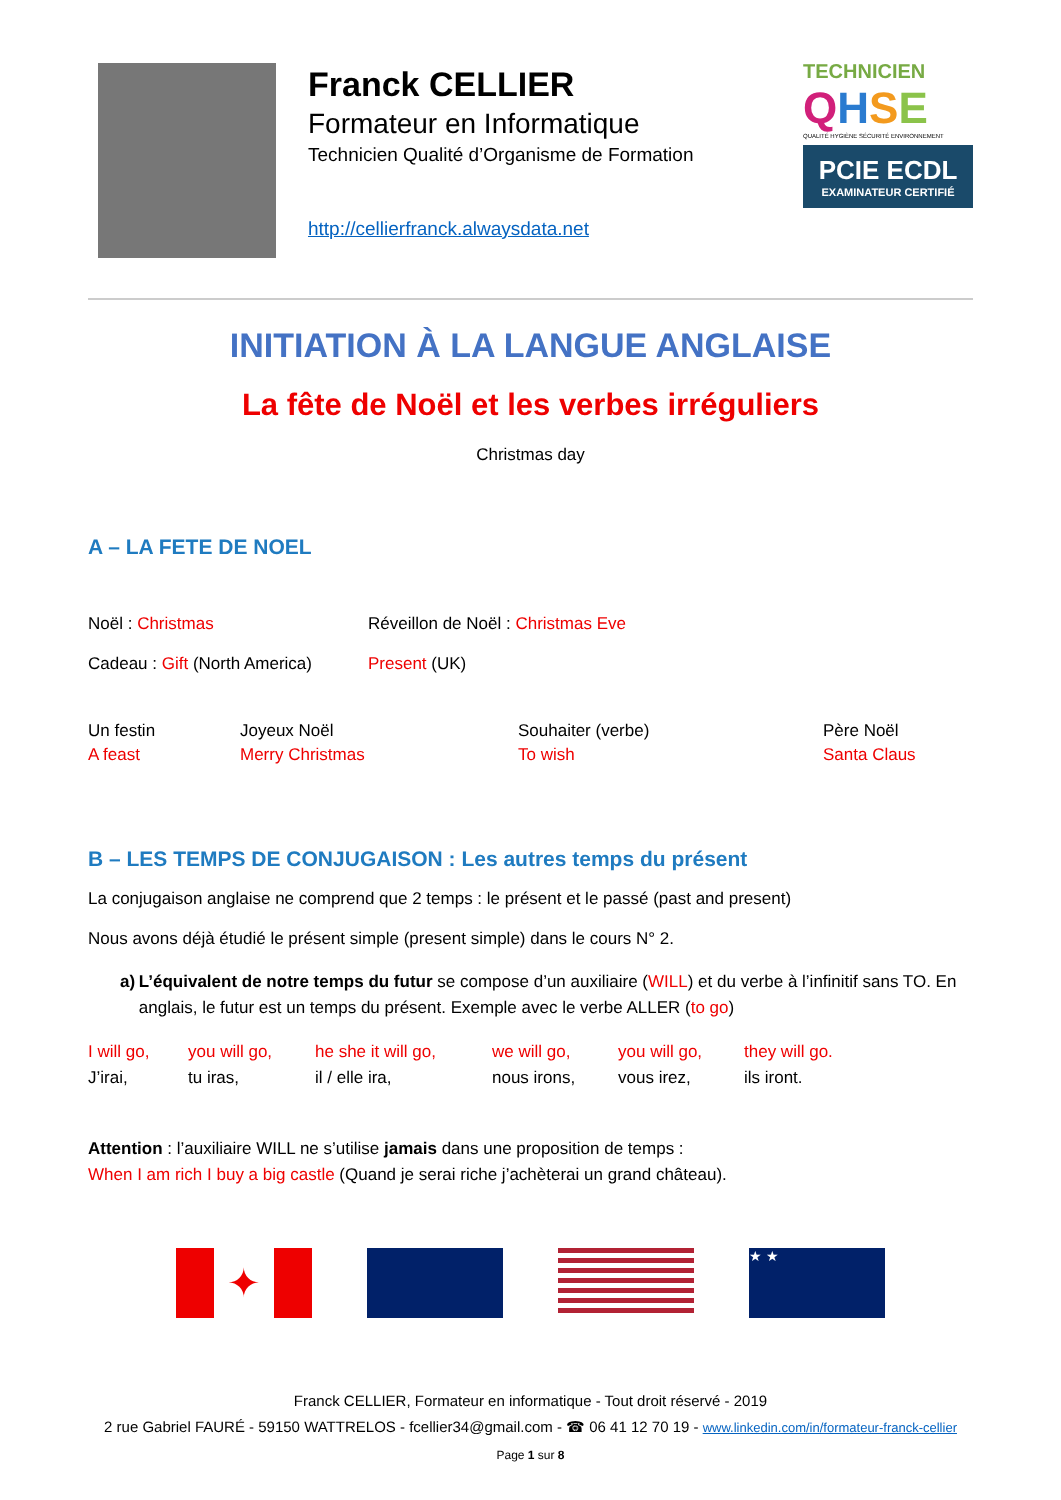Franck CELLIER
Formateur en Informatique
Technicien Qualité d’Organisme de Formation
http://cellierfranck.alwaysdata.net
TECHNICIEN
QHSE
QUALITÉ HYGIÈNE SÉCURITÉ ENVIRONNEMENT
PCIE ECDL
EXAMINATEUR CERTIFIÉ
INITIATION À LA LANGUE ANGLAISE
La fête de Noël et les verbes irréguliers
Christmas day
A – LA FETE DE NOEL
Noël : Christmas Réveillon de Noël : Christmas Eve
Cadeau : Gift (North America)
Present (UK)
Un festin
A feast
Joyeux Noël
Merry Christmas
Souhaiter (verbe)
To wish
Père Noël
Santa Claus
B – LES TEMPS DE CONJUGAISON : Les autres temps du présent
La conjugaison anglaise ne comprend que 2 temps : le présent et le passé (past and present)
Nous avons déjà étudié le présent simple (present simple) dans le cours N° 2.
a) L’équivalent de notre temps du futur se compose d’un auxiliaire (WILL) et du verbe à l’infinitif sans TO. En anglais, le futur est un temps du présent. Exemple avec le verbe ALLER (to go)
I will go,
J’irai,
you will go,
tu iras,
he she it will go,
il / elle ira,
we will go,
nous irons,
you will go,
vous irez,
they will go.
ils iront.
Attention : l’auxiliaire WILL ne s’utilise jamais dans une proposition de temps :
When I am rich I buy a big castle (Quand je serai riche j’achèterai un grand château).
✦
★ ★
Franck CELLIER, Formateur en informatique - Tout droit réservé - 2019
2 rue Gabriel FAURÉ - 59150 WATTRELOS - fcellier34@gmail.com - ☎ 06 41 12 70 19 - www.linkedin.com/in/formateur-franck-cellier
Page 1 sur 8